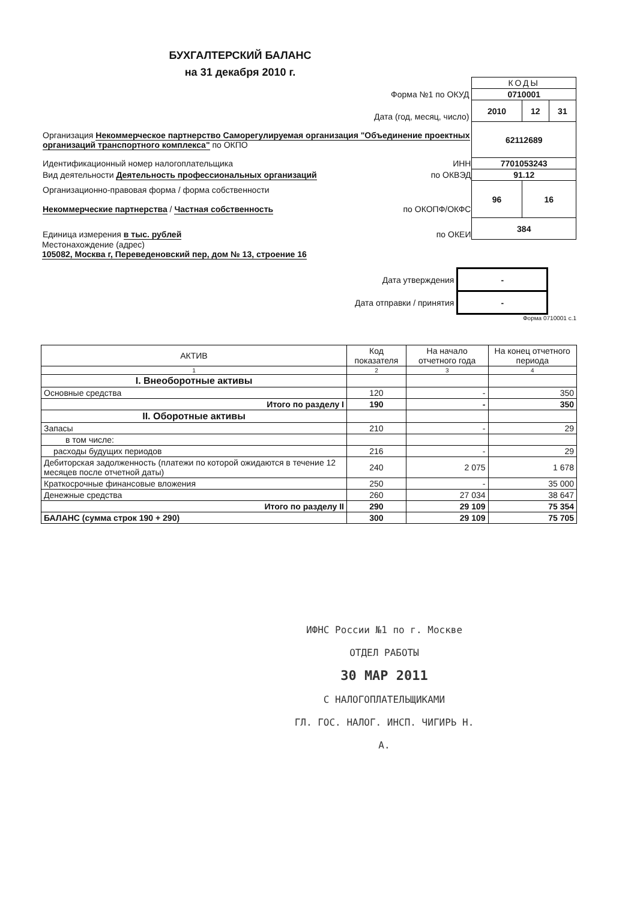БУХГАЛТЕРСКИЙ БАЛАНС
на 31 декабря 2010 г.
| | КОДЫ | | |
| Форма №1 по ОКУД | 0710001 | | |
| Дата (год, месяц, число) | 2010 | 12 | 31 |
| Организация Некоммерческое партнерство Саморегулируемая организация "Объединение проектных организаций транспортного комплекса" по ОКПО | 62112689 | | |
| Идентификационный номер налогоплательщика ИНН | 7701053243 | | |
| Вид деятельности Деятельность профессиональных организаций по ОКВЭД | 91.12 | | |
| Организационно-правовая форма / форма собственности Некоммерческие партнерства / Частная собственность по ОКОПФ/ОКФС | 96 | 16 | |
| Единица измерения в тыс. рублей по ОКЕИ | 384 | | |
Местонахождение (адрес)
105082, Москва г, Переведеновский пер, дом № 13, строение 16
| Дата утверждения | - |
| Дата отправки / принятия | - |
Форма 0710001 с.1
| АКТИВ | Код показателя | На начало отчетного года | На конец отчетного периода |
| --- | --- | --- | --- |
| 1 | 2 | 3 | 4 |
| I. Внеоборотные активы | | | |
| Основные средства | 120 | - | 350 |
| Итого по разделу I | 190 | - | 350 |
| II. Оборотные активы | | | |
| Запасы | 210 | - | 29 |
| в том числе: | | | |
| расходы будущих периодов | 216 | - | 29 |
| Дебиторская задолженность (платежи по которой ожидаются в течение 12 месяцев после отчетной даты) | 240 | 2 075 | 1 678 |
| Краткосрочные финансовые вложения | 250 | - | 35 000 |
| Денежные средства | 260 | 27 034 | 38 647 |
| Итого по разделу II | 290 | 29 109 | 75 354 |
| БАЛАНС (сумма строк 190 + 290) | 300 | 29 109 | 75 705 |
ИФНС России №1 по г. Москве
ОТДЕЛ РАБОТЫ
30 МАР 2011
С НАЛОГОПЛАТЕЛЬЩИКАМИ
ГЛ. ГОС. НАЛОГ. ИНСП. ЧИГИРЬ Н. А.